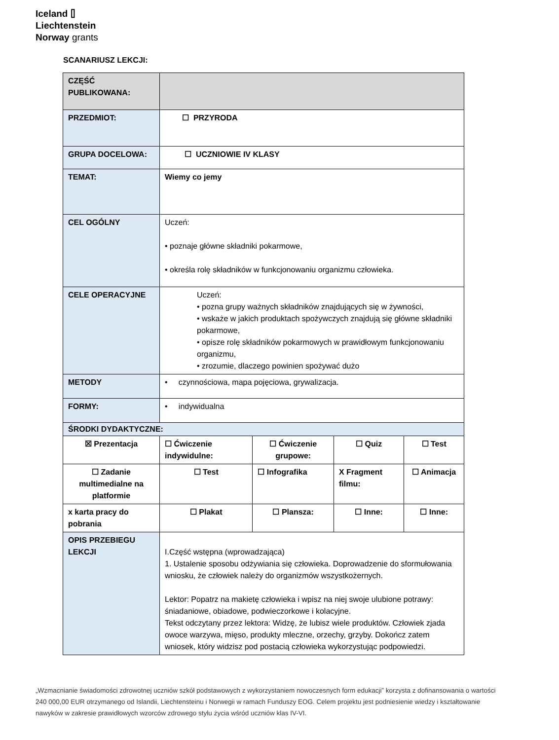Iceland ⌷
Liechtenstein
Norway grants
SCANARIUSZ LEKCJI:
| CZĘŚĆ PUBLIKOWANA: | | | | |
| PRZEDMIOT: | ☐ PRZYRODA | | | |
| GRUPA DOCELOWA: | ☐ UCZNIOWIE IV KLASY | | | |
| TEMAT: | Wiemy co jemy | | | |
| CEL OGÓLNY | Uczeń: • poznaje główne składniki pokarmowe, • określa rolę składników w funkcjonowaniu organizmu człowieka. | | | |
| CELE OPERACYJNE | Uczeń: • pozna grupy ważnych składników znajdujących się w żywności, • wskaże w jakich produktach spożywczych znajdują się główne składniki pokarmowe, • opisze rolę składników pokarmowych w prawidłowym funkcjonowaniu organizmu, • zrozumie, dlaczego powinien spożywać dużo | | | |
| METODY | • czynnościowa, mapa pojęciowa, grywalizacja. | | | |
| FORMY: | • indywidualna | | | |
| ŚRODKI DYDAKTYCZNE: | | | | |
| ☒ Prezentacja | ☐ Ćwiczenie indywidulne: | ☐ Ćwiczenie grupowe: | ☐ Quiz | ☐ Test |
| ☐ Zadanie multimedialne na platformie | ☐ Test | ☐ Infografika | X Fragment filmu: | ☐ Animacja |
| x karta pracy do pobrania | ☐ Plakat | ☐ Plansza: | ☐ Inne: | ☐ Inne: |
| OPIS PRZEBIEGU LEKCJI | I.Część wstępna (wprowadzająca) 1. Ustalenie sposobu odżywiania się człowieka. Doprowadzenie do sformułowania wniosku, że człowiek należy do organizmów wszystkożernych. Lektor: Popatrz na makietę człowieka i wpisz na niej swoje ulubione potrawy: śniadaniowe, obiadowe, podwieczorkowe i kolacyjne. Tekst odczytany przez lektora: Widzę, że lubisz wiele produktów. Człowiek zjada owoce warzywa, mięso, produkty mleczne, orzechy, grzyby. Dokończ zatem wniosek, który widzisz pod postacią człowieka wykorzystując podpowiedzi. | | | |
„Wzmacnianie świadomości zdrowotnej uczniów szkół podstawowych z wykorzystaniem nowoczesnych form edukacji” korzysta z dofinansowania o wartości 240 000,00 EUR otrzymanego od Islandii, Liechtensteinu i Norwegii w ramach Funduszy EOG. Celem projektu jest podniesienie wiedzy i kształtowanie nawyków w zakresie prawidłowych wzorców zdrowego stylu życia wśród uczniów klas IV-VI.